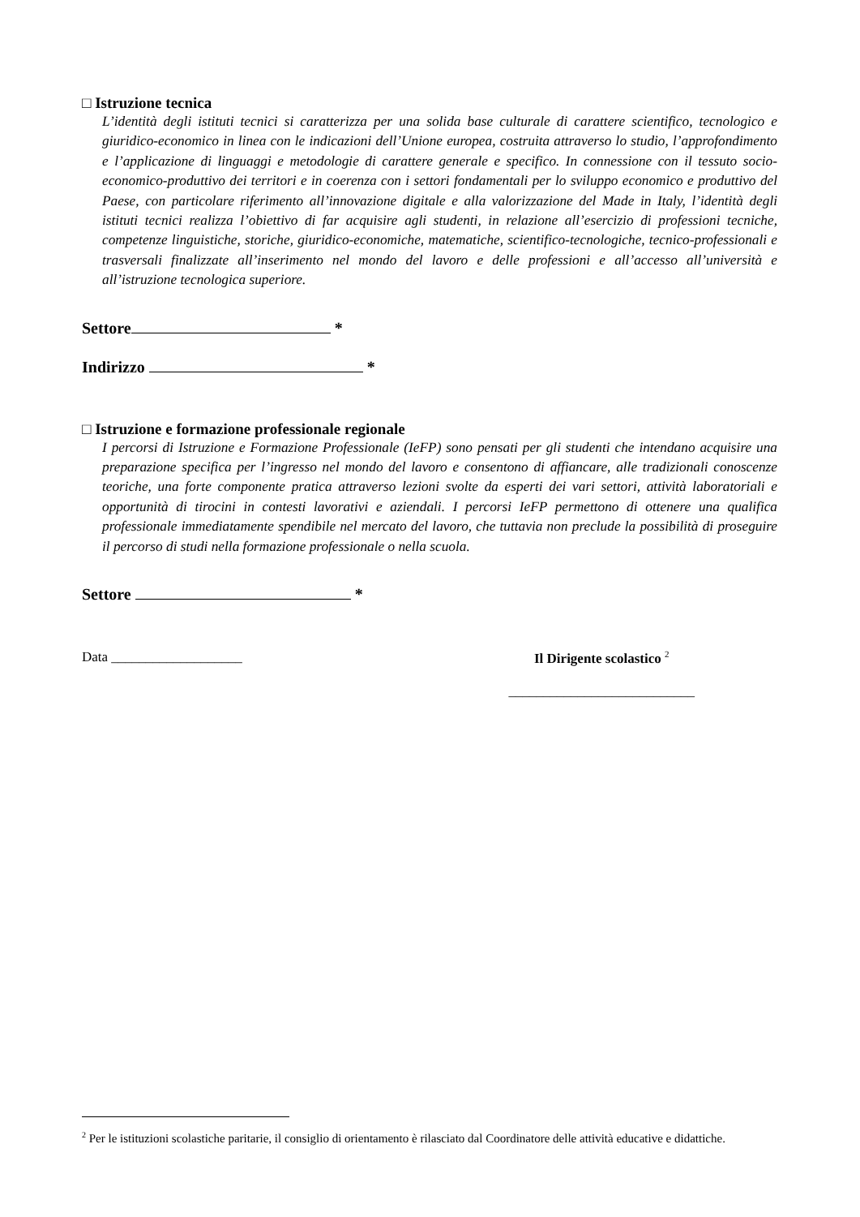□ Istruzione tecnica
L’identità degli istituti tecnici si caratterizza per una solida base culturale di carattere scientifico, tecnologico e giuridico-economico in linea con le indicazioni dell’Unione europea, costruita attraverso lo studio, l’approfondimento e l’applicazione di linguaggi e metodologie di carattere generale e specifico. In connessione con il tessuto socio-economico-produttivo dei territori e in coerenza con i settori fondamentali per lo sviluppo economico e produttivo del Paese, con particolare riferimento all’innovazione digitale e alla valorizzazione del Made in Italy, l’identità degli istituti tecnici realizza l’obiettivo di far acquisire agli studenti, in relazione all’esercizio di professioni tecniche, competenze linguistiche, storiche, giuridico-economiche, matematiche, scientifico-tecnologiche, tecnico-professionali e trasversali finalizzate all’inserimento nel mondo del lavoro e delle professioni e all’accesso all’università e all’istruzione tecnologica superiore.
Settore *
Indirizzo *
□ Istruzione e formazione professionale regionale
I percorsi di Istruzione e Formazione Professionale (IeFP) sono pensati per gli studenti che intendano acquisire una preparazione specifica per l’ingresso nel mondo del lavoro e consentono di affiancare, alle tradizionali conoscenze teoriche, una forte componente pratica attraverso lezioni svolte da esperti dei vari settori, attività laboratoriali e opportunità di tirocini in contesti lavorativi e aziendali. I percorsi IeFP permettono di ottenere una qualifica professionale immediatamente spendibile nel mercato del lavoro, che tuttavia non preclude la possibilità di proseguire il percorso di studi nella formazione professionale o nella scuola.
Settore *
Data ___________________ Il Dirigente scolastico <sup>2</sup>
___________________________
<sup>2</sup> Per le istituzioni scolastiche paritarie, il consiglio di orientamento è rilasciato dal Coordinatore delle attività educative e didattiche.